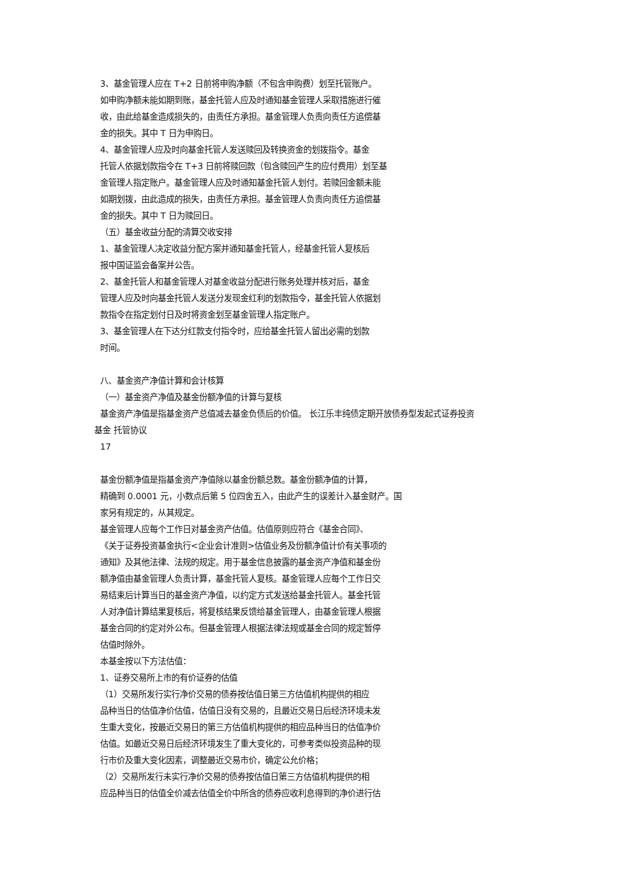3、基金管理人应在 T+2 日前将申购净额（不包含申购费）划至托管账户。
如申购净额未能如期到账，基金托管人应及时通知基金管理人采取措施进行催
收，由此给基金造成损失的，由责任方承担。基金管理人负责向责任方追偿基
金的损失。其中 T 日为申购日。
4、基金管理人应及时向基金托管人发送赎回及转换资金的划拨指令。基金
托管人依据划款指令在 T+3 日前将赎回款（包含赎回产生的应付费用）划至基
金管理人指定账户。基金管理人应及时通知基金托管人划付。若赎回金额未能
如期划拨，由此造成的损失，由责任方承担。基金管理人负责向责任方追偿基
金的损失。其中 T 日为赎回日。
（五）基金收益分配的清算交收安排
1、基金管理人决定收益分配方案并通知基金托管人，经基金托管人复核后
报中国证监会备案并公告。
2、基金托管人和基金管理人对基金收益分配进行账务处理并核对后，基金
管理人应及时向基金托管人发送分发现金红利的划款指令，基金托管人依据划
款指令在指定划付日及时将资金划至基金管理人指定账户。
3、基金管理人在下达分红款支付指令时，应给基金托管人留出必需的划款
时间。
八、基金资产净值计算和会计核算
（一）基金资产净值及基金份额净值的计算与复核
基金资产净值是指基金资产总值减去基金负债后的价值。 长江乐丰纯债定期开放债券型发起式证券投资
基金 托管协议
17
基金份额净值是指基金资产净值除以基金份额总数。基金份额净值的计算，
精确到 0.0001 元，小数点后第 5 位四舍五入，由此产生的误差计入基金财产。国
家另有规定的，从其规定。
基金管理人应每个工作日对基金资产估值。估值原则应符合《基金合同》、
《关于证券投资基金执行<企业会计准则>估值业务及份额净值计价有关事项的
通知》及其他法律、法规的规定。用于基金信息披露的基金资产净值和基金份
额净值由基金管理人负责计算，基金托管人复核。基金管理人应每个工作日交
易结束后计算当日的基金资产净值，以约定方式发送给基金托管人。基金托管
人对净值计算结果复核后，将复核结果反馈给基金管理人，由基金管理人根据
基金合同的约定对外公布。但基金管理人根据法律法规或基金合同的规定暂停
估值时除外。
本基金按以下方法估值：
1、证券交易所上市的有价证券的估值
（1）交易所发行实行净价交易的债券按估值日第三方估值机构提供的相应
品种当日的估值净价估值，估值日没有交易的，且最近交易日后经济环境未发
生重大变化，按最近交易日的第三方估值机构提供的相应品种当日的估值净价
估值。如最近交易日后经济环境发生了重大变化的，可参考类似投资品种的现
行市价及重大变化因素，调整最近交易市价，确定公允价格；
（2）交易所发行未实行净价交易的债券按估值日第三方估值机构提供的相
应品种当日的估值全价减去估值全价中所含的债券应收利息得到的净价进行估